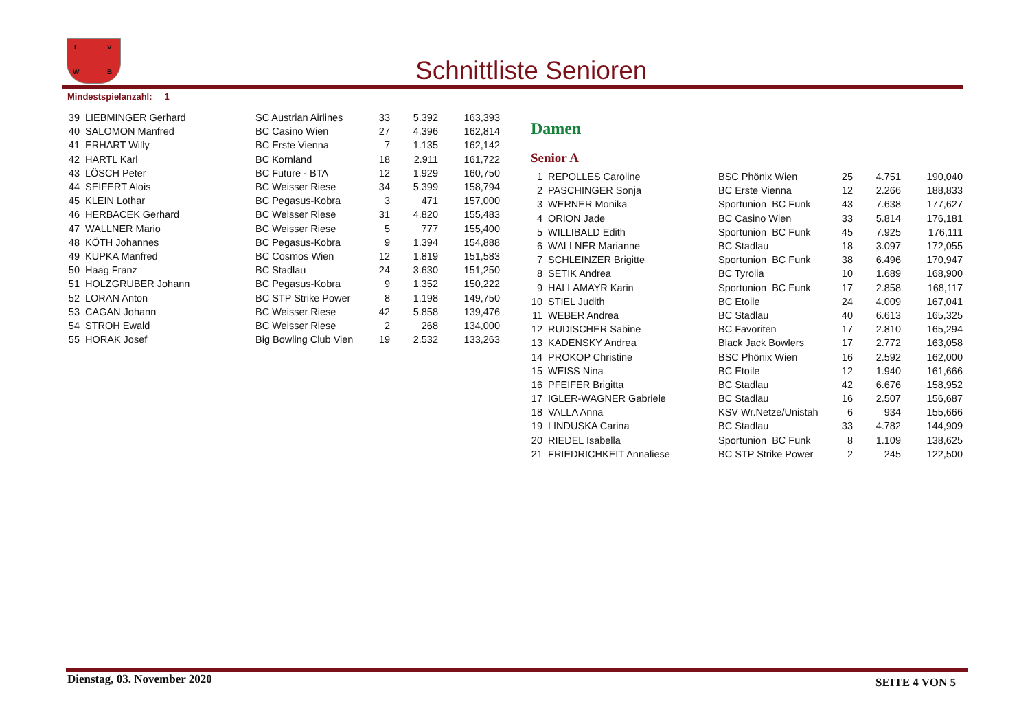L V
W B
Schnittliste Senioren
Mindestspielanzahl: 1
| 39 | LIEBMINGER Gerhard | SC Austrian Airlines | 33 | 5.392 | 163,393 |
| 40 | SALOMON Manfred | BC Casino Wien | 27 | 4.396 | 162,814 |
| 41 | ERHART Willy | BC Erste Vienna | 7 | 1.135 | 162,142 |
| 42 | HARTL Karl | BC Kornland | 18 | 2.911 | 161,722 |
| 43 | LÖSCH Peter | BC Future - BTA | 12 | 1.929 | 160,750 |
| 44 | SEIFERT Alois | BC Weisser Riese | 34 | 5.399 | 158,794 |
| 45 | KLEIN Lothar | BC Pegasus-Kobra | 3 | 471 | 157,000 |
| 46 | HERBACEK Gerhard | BC Weisser Riese | 31 | 4.820 | 155,483 |
| 47 | WALLNER Mario | BC Weisser Riese | 5 | 777 | 155,400 |
| 48 | KÖTH Johannes | BC Pegasus-Kobra | 9 | 1.394 | 154,888 |
| 49 | KUPKA Manfred | BC Cosmos Wien | 12 | 1.819 | 151,583 |
| 50 | Haag Franz | BC Stadlau | 24 | 3.630 | 151,250 |
| 51 | HOLZGRUBER Johann | BC Pegasus-Kobra | 9 | 1.352 | 150,222 |
| 52 | LORAN Anton | BC STP Strike Power | 8 | 1.198 | 149,750 |
| 53 | CAGAN Johann | BC Weisser Riese | 42 | 5.858 | 139,476 |
| 54 | STROH Ewald | BC Weisser Riese | 2 | 268 | 134,000 |
| 55 | HORAK Josef | Big Bowling Club Vien | 19 | 2.532 | 133,263 |
Damen
Senior A
| 1 | REPOLLES Caroline | BSC Phönix Wien | 25 | 4.751 | 190,040 |
| 2 | PASCHINGER Sonja | BC Erste Vienna | 12 | 2.266 | 188,833 |
| 3 | WERNER Monika | Sportunion BC Funk | 43 | 7.638 | 177,627 |
| 4 | ORION Jade | BC Casino Wien | 33 | 5.814 | 176,181 |
| 5 | WILLIBALD Edith | Sportunion BC Funk | 45 | 7.925 | 176,111 |
| 6 | WALLNER Marianne | BC Stadlau | 18 | 3.097 | 172,055 |
| 7 | SCHLEINZER Brigitte | Sportunion BC Funk | 38 | 6.496 | 170,947 |
| 8 | SETIK Andrea | BC Tyrolia | 10 | 1.689 | 168,900 |
| 9 | HALLAMAYR Karin | Sportunion BC Funk | 17 | 2.858 | 168,117 |
| 10 | STIEL Judith | BC Etoile | 24 | 4.009 | 167,041 |
| 11 | WEBER Andrea | BC Stadlau | 40 | 6.613 | 165,325 |
| 12 | RUDISCHER Sabine | BC Favoriten | 17 | 2.810 | 165,294 |
| 13 | KADENSKY Andrea | Black Jack Bowlers | 17 | 2.772 | 163,058 |
| 14 | PROKOP Christine | BSC Phönix Wien | 16 | 2.592 | 162,000 |
| 15 | WEISS Nina | BC Etoile | 12 | 1.940 | 161,666 |
| 16 | PFEIFER Brigitta | BC Stadlau | 42 | 6.676 | 158,952 |
| 17 | IGLER-WAGNER Gabriele | BC Stadlau | 16 | 2.507 | 156,687 |
| 18 | VALLA Anna | KSV Wr.Netze/Unistah | 6 | 934 | 155,666 |
| 19 | LINDUSKA Carina | BC Stadlau | 33 | 4.782 | 144,909 |
| 20 | RIEDEL Isabella | Sportunion BC Funk | 8 | 1.109 | 138,625 |
| 21 | FRIEDRICHKEIT Annaliese | BC STP Strike Power | 2 | 245 | 122,500 |
Dienstag, 03. November 2020 SEITE 4 VON 5